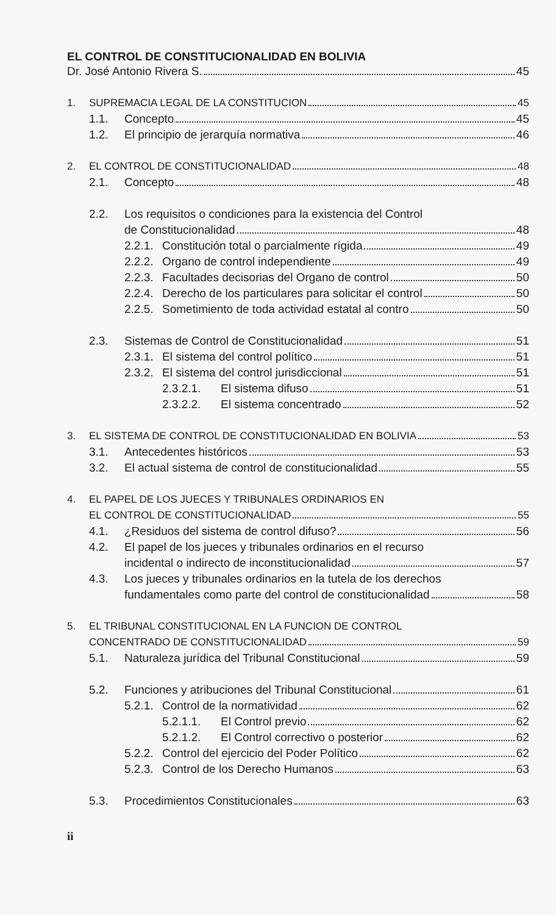EL CONTROL DE CONSTITUCIONALIDAD EN BOLIVIA
Dr. José Antonio Rivera S. 45
1. SUPREMACIA LEGAL DE LA CONSTITUCION 45
1.1. Concepto 45
1.2. El principio de jerarquía normativa 46
2. EL CONTROL DE CONSTITUCIONALIDAD 48
2.1. Concepto 48
2.2. Los requisitos o condiciones para la existencia del Control
de Constitucionalidad 48
2.2.1. Constitución total o parcialmente rígida 49
2.2.2. Organo de control independiente 49
2.2.3. Facultades decisorias del Organo de control 50
2.2.4. Derecho de los particulares para solicitar el control 50
2.2.5. Sometimiento de toda actividad estatal al contro 50
2.3. Sistemas de Control de Constitucionalidad 51
2.3.1. El sistema del control político 51
2.3.2. El sistema del control jurisdiccional 51
2.3.2.1. El sistema difuso 51
2.3.2.2. El sistema concentrado 52
3. EL SISTEMA DE CONTROL DE CONSTITUCIONALIDAD EN BOLIVIA 53
3.1. Antecedentes históricos 53
3.2. El actual sistema de control de constitucionalidad 55
4. EL PAPEL DE LOS JUECES Y TRIBUNALES ORDINARIOS EN
EL CONTROL DE CONSTITUCIONALIDAD 55
4.1. ¿Residuos del sistema de control difuso? 56
4.2. El papel de los jueces y tribunales ordinarios en el recurso
incidental o indirecto de inconstitucionalidad 57
4.3. Los jueces y tribunales ordinarios en la tutela de los derechos
fundamentales como parte del control de constitucionalidad 58
5. EL TRIBUNAL CONSTITUCIONAL EN LA FUNCION DE CONTROL
CONCENTRADO DE CONSTITUCIONALIDAD 59
5.1. Naturaleza jurídica del Tribunal Constitucional 59
5.2. Funciones y atribuciones del Tribunal Constitucional 61
5.2.1. Control de la normatividad 62
5.2.1.1. El Control previo 62
5.2.1.2. El Control correctivo o posterior 62
5.2.2. Control del ejercicio del Poder Político 62
5.2.3. Control de los Derecho Humanos 63
5.3. Procedimientos Constitucionales 63
ii